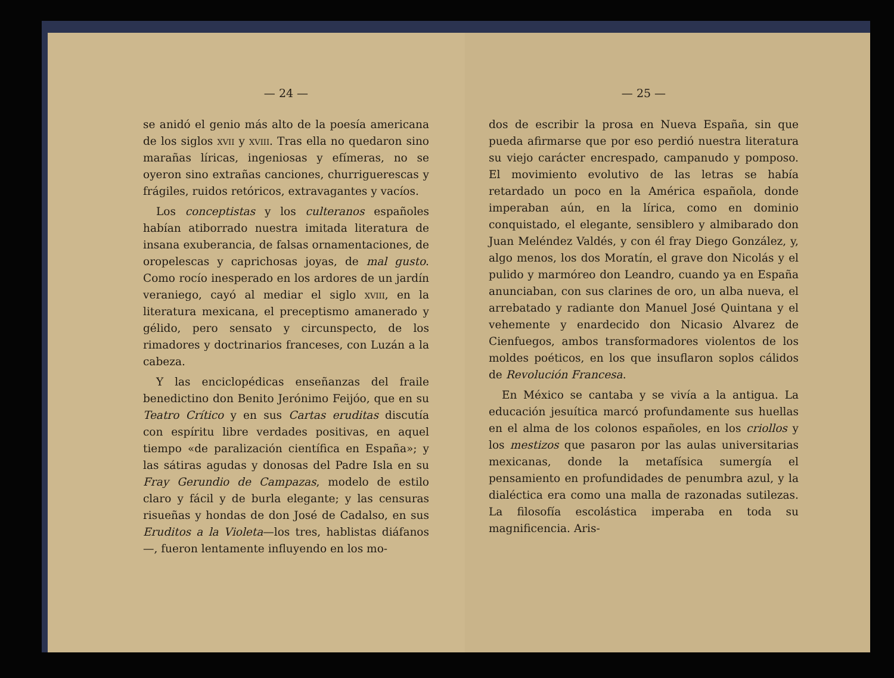— 24 —
se anidó el genio más alto de la poesía americana de los siglos xvii y xviii. Tras ella no quedaron sino marañas líricas, ingeniosas y efímeras, no se oyeron sino extrañas canciones, churriguerescas y frágiles, ruidos retóricos, extravagantes y vacíos.
Los conceptistas y los culteranos españoles habían atiborrado nuestra imitada literatura de insana exuberancia, de falsas ornamentaciones, de oropelescas y caprichosas joyas, de mal gusto. Como rocío inesperado en los ardores de un jardín veraniego, cayó al mediar el siglo xviii, en la literatura mexicana, el preceptismo amanerado y gélido, pero sensato y circunspecto, de los rimadores y doctrinarios franceses, con Luzán a la cabeza.
Y las enciclopédicas enseñanzas del fraile benedictino don Benito Jerónimo Feijóo, que en su Teatro Crítico y en sus Cartas eruditas discutía con espíritu libre verdades positivas, en aquel tiempo «de paralización científica en España»; y las sátiras agudas y donosas del Padre Isla en su Fray Gerundio de Campazas, modelo de estilo claro y fácil y de burla elegante; y las censuras risueñas y hondas de don José de Cadalso, en sus Eruditos a la Violeta—los tres, hablistas diáfanos—, fueron lentamente influyendo en los mo-
— 25 —
dos de escribir la prosa en Nueva España, sin que pueda afirmarse que por eso perdió nuestra literatura su viejo carácter encrespado, campanudo y pomposo. El movimiento evolutivo de las letras se había retardado un poco en la América española, donde imperaban aún, en la lírica, como en dominio conquistado, el elegante, sensiblero y almibarado don Juan Meléndez Valdés, y con él fray Diego González, y, algo menos, los dos Moratín, el grave don Nicolás y el pulido y marmóreo don Leandro, cuando ya en España anunciaban, con sus clarines de oro, un alba nueva, el arrebatado y radiante don Manuel José Quintana y el vehemente y enardecido don Nicasio Alvarez de Cienfuegos, ambos transformadores violentos de los moldes poéticos, en los que insuflaron soplos cálidos de Revolución Francesa.
En México se cantaba y se vivía a la antigua. La educación jesuítica marcó profundamente sus huellas en el alma de los colonos españoles, en los criollos y los mestizos que pasaron por las aulas universitarias mexicanas, donde la metafísica sumergía el pensamiento en profundidades de penumbra azul, y la dialéctica era como una malla de razonadas sutilezas. La filosofía escolástica imperaba en toda su magnificencia. Aris-